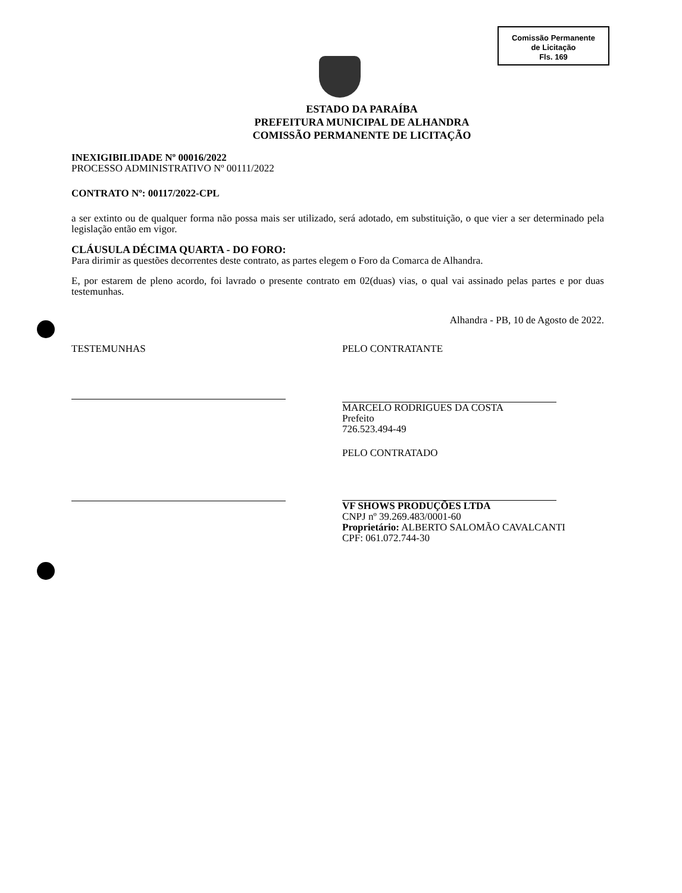Comissão Permanente
de Licitação
Fls. 169
ESTADO DA PARAÍBA
PREFEITURA MUNICIPAL DE ALHANDRA
COMISSÃO PERMANENTE DE LICITAÇÃO
INEXIGIBILIDADE Nº 00016/2022
PROCESSO ADMINISTRATIVO Nº 00111/2022
CONTRATO Nº: 00117/2022-CPL
a ser extinto ou de qualquer forma não possa mais ser utilizado, será adotado, em substituição, o que vier a ser determinado pela legislação então em vigor.
CLÁUSULA DÉCIMA QUARTA - DO FORO:
Para dirimir as questões decorrentes deste contrato, as partes elegem o Foro da Comarca de Alhandra.
E, por estarem de pleno acordo, foi lavrado o presente contrato em 02(duas) vias, o qual vai assinado pelas partes e por duas testemunhas.
Alhandra - PB, 10 de Agosto de 2022.
TESTEMUNHAS PELO CONTRATANTE
MARCELO RODRIGUES DA COSTA
Prefeito
726.523.494-49
PELO CONTRATADO
VF SHOWS PRODUÇÕES LTDA
CNPJ nº 39.269.483/0001-60
Proprietário: ALBERTO SALOMÃO CAVALCANTI
CPF: 061.072.744-30